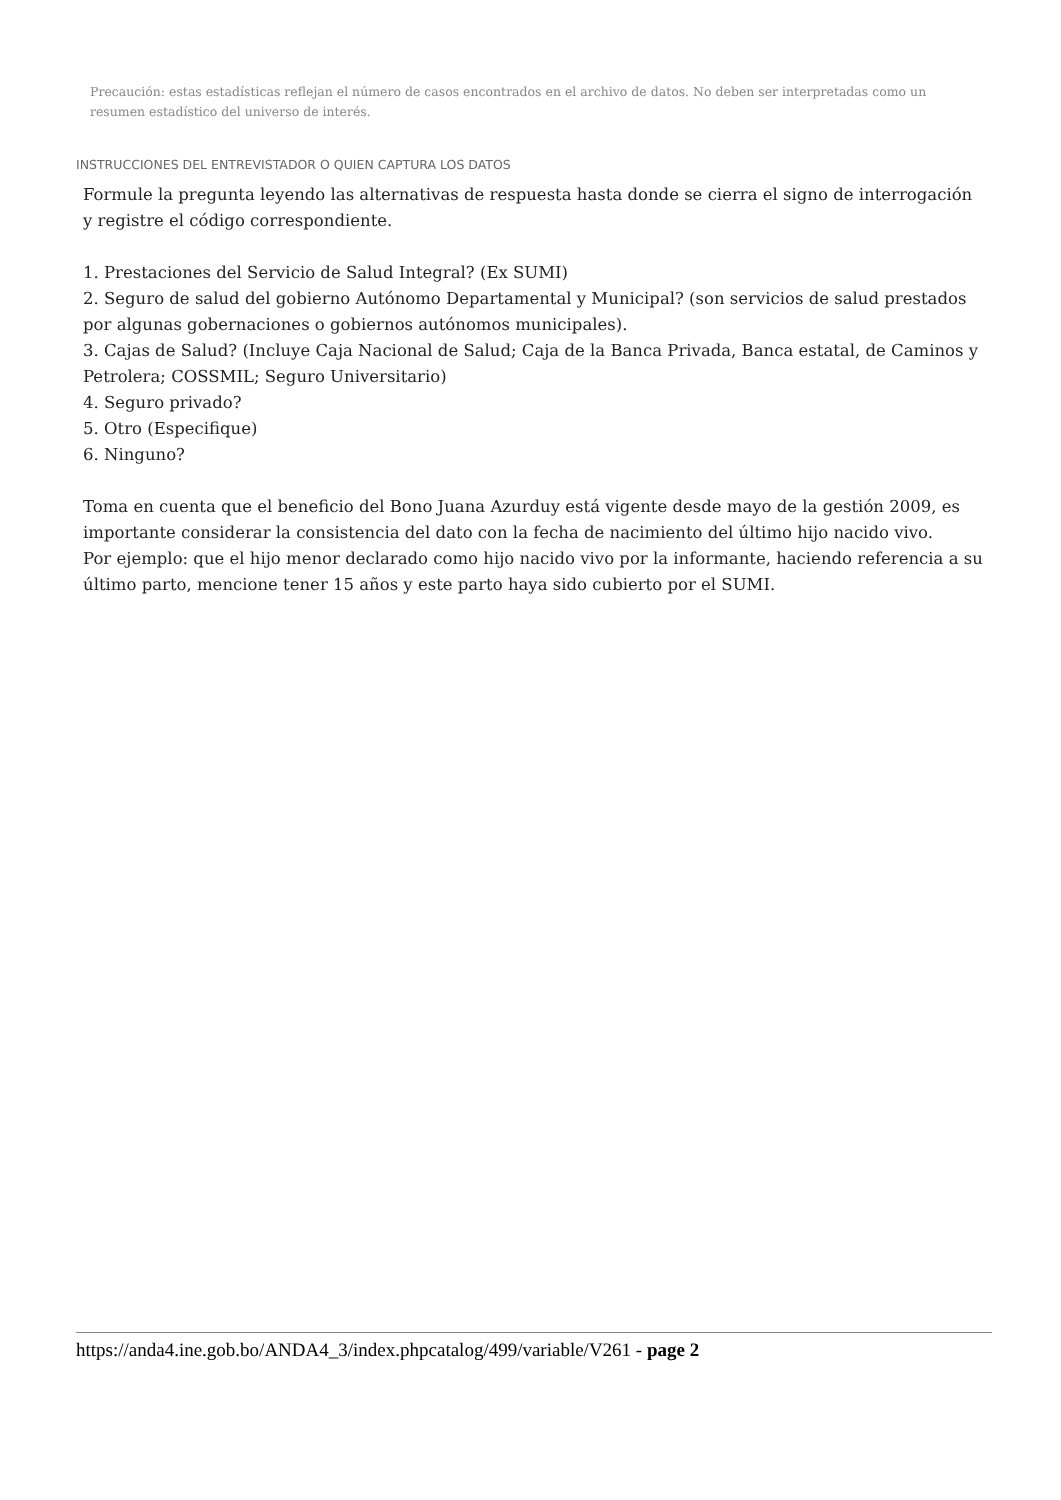Precaución: estas estadísticas reflejan el número de casos encontrados en el archivo de datos. No deben ser interpretadas como un resumen estadístico del universo de interés.
INSTRUCCIONES DEL ENTREVISTADOR O QUIEN CAPTURA LOS DATOS
Formule la pregunta leyendo las alternativas de respuesta hasta donde se cierra el signo de interrogación y registre el código correspondiente.
1. Prestaciones del Servicio de Salud Integral? (Ex SUMI)
2. Seguro de salud del gobierno Autónomo Departamental y Municipal? (son servicios de salud prestados por algunas gobernaciones o gobiernos autónomos municipales).
3. Cajas de Salud? (Incluye Caja Nacional de Salud; Caja de la Banca Privada, Banca estatal, de Caminos y Petrolera; COSSMIL; Seguro Universitario)
4. Seguro privado?
5. Otro (Especifique)
6. Ninguno?
Toma en cuenta que el beneficio del Bono Juana Azurduy está vigente desde mayo de la gestión 2009, es importante considerar la consistencia del dato con la fecha de nacimiento del último hijo nacido vivo.
Por ejemplo: que el hijo menor declarado como hijo nacido vivo por la informante, haciendo referencia a su último parto, mencione tener 15 años y este parto haya sido cubierto por el SUMI.
https://anda4.ine.gob.bo/ANDA4_3/index.phpcatalog/499/variable/V261 - page 2